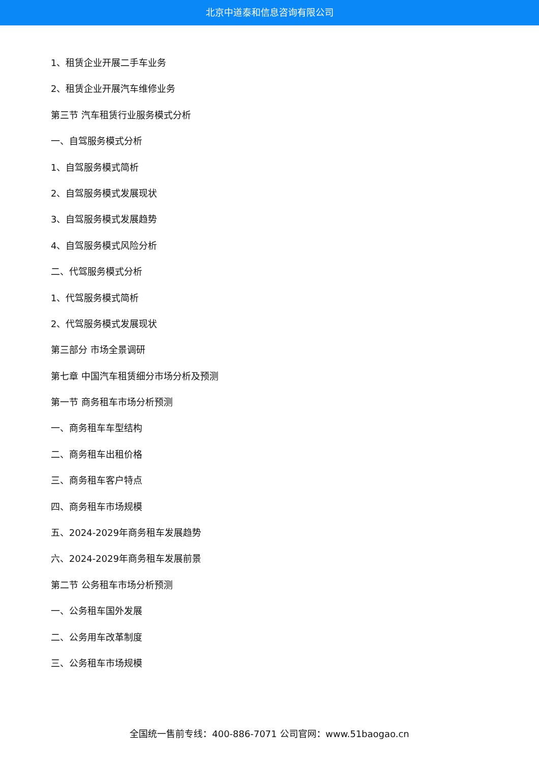北京中道泰和信息咨询有限公司
1、租赁企业开展二手车业务
2、租赁企业开展汽车维修业务
第三节 汽车租赁行业服务模式分析
一、自驾服务模式分析
1、自驾服务模式简析
2、自驾服务模式发展现状
3、自驾服务模式发展趋势
4、自驾服务模式风险分析
二、代驾服务模式分析
1、代驾服务模式简析
2、代驾服务模式发展现状
第三部分 市场全景调研
第七章 中国汽车租赁细分市场分析及预测
第一节 商务租车市场分析预测
一、商务租车车型结构
二、商务租车出租价格
三、商务租车客户特点
四、商务租车市场规模
五、2024-2029年商务租车发展趋势
六、2024-2029年商务租车发展前景
第二节 公务租车市场分析预测
一、公务租车国外发展
二、公务用车改革制度
三、公务租车市场规模
全国统一售前专线：400-886-7071 公司官网：www.51baogao.cn